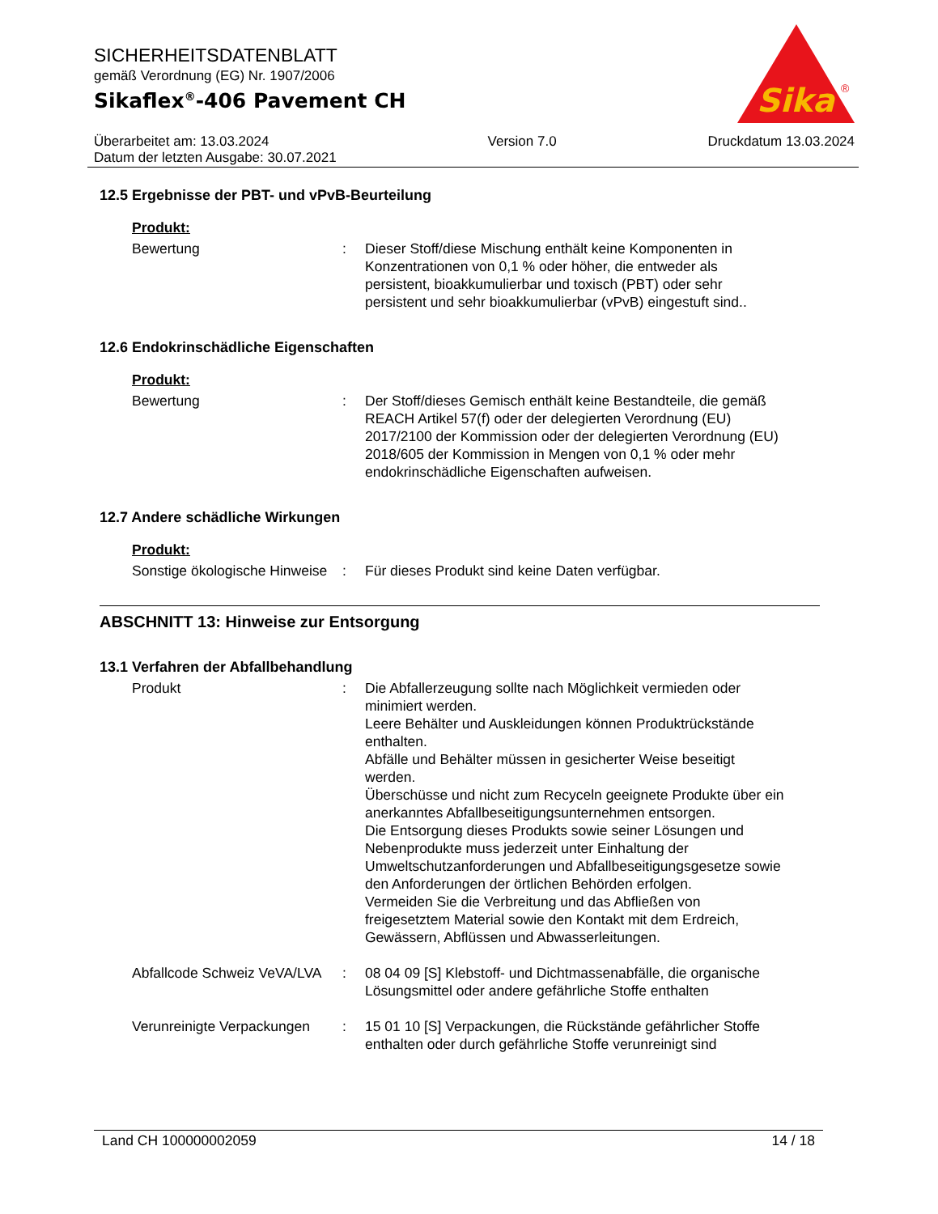SICHERHEITSDATENBLATT
gemäß Verordnung (EG) Nr. 1907/2006
Sikaflex<sup>®</sup>-406 Pavement CH
Sika
®
Überarbeitet am: 13.03.2024
Datum der letzten Ausgabe: 30.07.2021
Version 7.0 Druckdatum 13.03.2024
12.5 Ergebnisse der PBT- und vPvB-Beurteilung
Produkt:
Bewertung : Dieser Stoff/diese Mischung enthält keine Komponenten in Konzentrationen von 0,1 % oder höher, die entweder als persistent, bioakkumulierbar und toxisch (PBT) oder sehr persistent und sehr bioakkumulierbar (vPvB) eingestuft sind..
12.6 Endokrinschädliche Eigenschaften
Produkt:
Bewertung : Der Stoff/dieses Gemisch enthält keine Bestandteile, die gemäß REACH Artikel 57(f) oder der delegierten Verordnung (EU) 2017/2100 der Kommission oder der delegierten Verordnung (EU) 2018/605 der Kommission in Mengen von 0,1 % oder mehr endokrinschädliche Eigenschaften aufweisen.
12.7 Andere schädliche Wirkungen
Produkt:
Sonstige ökologische Hinweise
: Für dieses Produkt sind keine Daten verfügbar.
ABSCHNITT 13: Hinweise zur Entsorgung
13.1 Verfahren der Abfallbehandlung
Produkt : Die Abfallerzeugung sollte nach Möglichkeit vermieden oder minimiert werden.
Leere Behälter und Auskleidungen können Produktrückstände enthalten.
Abfälle und Behälter müssen in gesicherter Weise beseitigt werden.
Überschüsse und nicht zum Recyceln geeignete Produkte über ein anerkanntes Abfallbeseitigungsunternehmen entsorgen.
Die Entsorgung dieses Produkts sowie seiner Lösungen und Nebenprodukte muss jederzeit unter Einhaltung der Umweltschutzanforderungen und Abfallbeseitigungsgesetze sowie den Anforderungen der örtlichen Behörden erfolgen.
Vermeiden Sie die Verbreitung und das Abfließen von freigesetztem Material sowie den Kontakt mit dem Erdreich, Gewässern, Abflüssen und Abwasserleitungen.
Abfallcode Schweiz VeVA/LVA
: 08 04 09 [S] Klebstoff- und Dichtmassenabfälle, die organische Lösungsmittel oder andere gefährliche Stoffe enthalten
Verunreinigte Verpackungen
: 15 01 10 [S] Verpackungen, die Rückstände gefährlicher Stoffe enthalten oder durch gefährliche Stoffe verunreinigt sind
Land CH 100000002059 14 / 18